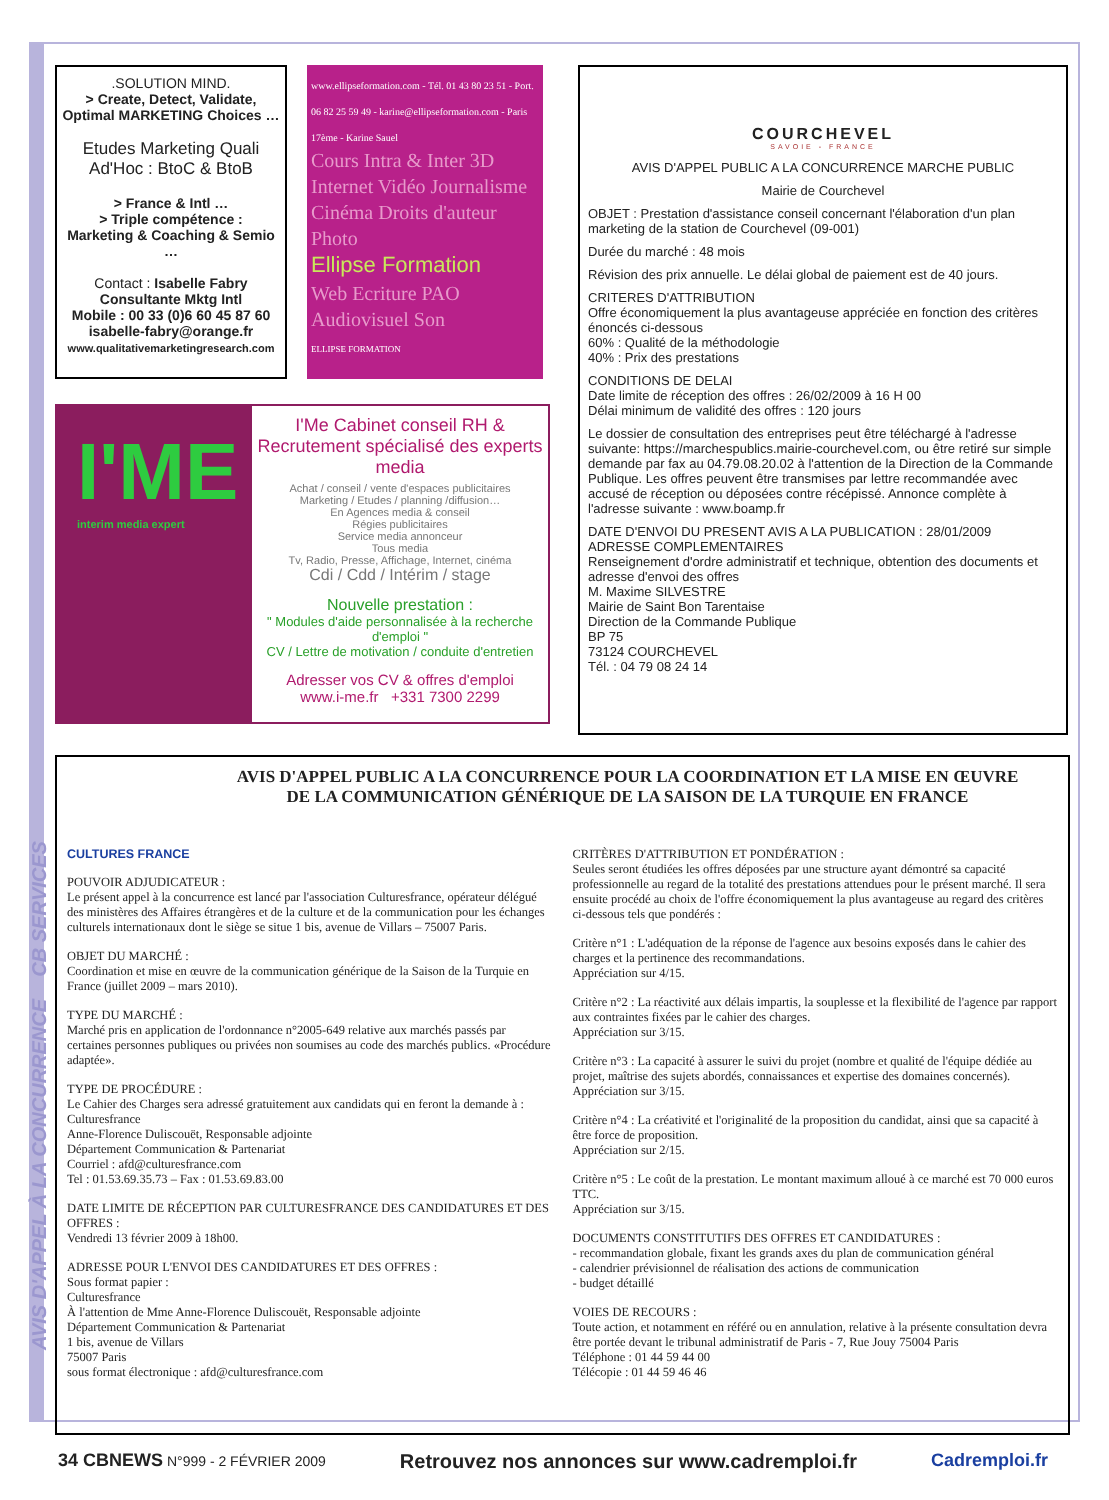AVIS D'APPEL À LA CONCURRENCE CB SERVICES
.SOLUTION MIND.
> Create, Detect, Validate, Optimal MARKETING Choices …
Etudes Marketing Quali Ad'Hoc : BtoC & BtoB
> France & Intl …
> Triple compétence :
Marketing & Coaching & Semio …
Contact : Isabelle Fabry
Consultante Mktg Intl
Mobile : 00 33 (0)6 60 45 87 60
isabelle-fabry@orange.fr
www.qualitativemarketingresearch.com
www.ellipseformation.com - Tél. 01 43 80 23 51 - Port. 06 82 25 59 49 - karine@ellipseformation.com - Paris 17ème - Karine Sauel
Cours Intra & Inter 3D Internet Vidéo Journalisme Cinéma Droits d'auteur Photo
Ellipse Formation
Web Ecriture PAO Audiovisuel Son
ELLIPSE FORMATION
I'ME
interim media expert
I'Me Cabinet conseil RH & Recrutement spécialisé des experts media
Achat / conseil / vente d'espaces publicitaires
Marketing / Etudes / planning /diffusion…
En Agences media & conseil
Régies publicitaires
Service media annonceur
Tous media
Tv, Radio, Presse, Affichage, Internet, cinéma
Cdi / Cdd / Intérim / stage
Nouvelle prestation :
" Modules d'aide personnalisée à la recherche d'emploi "
CV / Lettre de motivation / conduite d'entretien
Adresser vos CV & offres d'emploi
www.i-me.fr +331 7300 2299
COURCHEVEL
SAVOIE - FRANCE
AVIS D'APPEL PUBLIC A LA CONCURRENCE MARCHE PUBLIC
Mairie de Courchevel
OBJET : Prestation d'assistance conseil concernant l'élaboration d'un plan marketing de la station de Courchevel (09-001)
Durée du marché : 48 mois
Révision des prix annuelle. Le délai global de paiement est de 40 jours.
CRITERES D'ATTRIBUTION
Offre économiquement la plus avantageuse appréciée en fonction des critères énoncés ci-dessous
60% : Qualité de la méthodologie
40% : Prix des prestations
CONDITIONS DE DELAI
Date limite de réception des offres : 26/02/2009 à 16 H 00
Délai minimum de validité des offres : 120 jours
Le dossier de consultation des entreprises peut être téléchargé à l'adresse suivante: https://marchespublics.mairie-courchevel.com, ou être retiré sur simple demande par fax au 04.79.08.20.02 à l'attention de la Direction de la Commande Publique. Les offres peuvent être transmises par lettre recommandée avec accusé de réception ou déposées contre récépissé. Annonce complète à l'adresse suivante : www.boamp.fr
DATE D'ENVOI DU PRESENT AVIS A LA PUBLICATION : 28/01/2009
ADRESSE COMPLEMENTAIRES
Renseignement d'ordre administratif et technique, obtention des documents et adresse d'envoi des offres
M. Maxime SILVESTRE
Mairie de Saint Bon Tarentaise
Direction de la Commande Publique
BP 75
73124 COURCHEVEL
Tél. : 04 79 08 24 14
AVIS D'APPEL PUBLIC A LA CONCURRENCE POUR LA COORDINATION ET LA MISE EN ŒUVRE
DE LA COMMUNICATION GÉNÉRIQUE DE LA SAISON DE LA TURQUIE EN FRANCE
CULTURES FRANCE
POUVOIR ADJUDICATEUR :
Le présent appel à la concurrence est lancé par l'association Culturesfrance, opérateur délégué des ministères des Affaires étrangères et de la culture et de la communication pour les échanges culturels internationaux dont le siège se situe 1 bis, avenue de Villars – 75007 Paris.
OBJET DU MARCHÉ :
Coordination et mise en œuvre de la communication générique de la Saison de la Turquie en France (juillet 2009 – mars 2010).
TYPE DU MARCHÉ :
Marché pris en application de l'ordonnance n°2005-649 relative aux marchés passés par certaines personnes publiques ou privées non soumises au code des marchés publics. «Procédure adaptée».
TYPE DE PROCÉDURE :
Le Cahier des Charges sera adressé gratuitement aux candidats qui en feront la demande à :
Culturesfrance
Anne-Florence Duliscouët, Responsable adjointe
Département Communication & Partenariat
Courriel : afd@culturesfrance.com
Tel : 01.53.69.35.73 – Fax : 01.53.69.83.00
DATE LIMITE DE RÉCEPTION PAR CULTURESFRANCE DES CANDIDATURES ET DES OFFRES :
Vendredi 13 février 2009 à 18h00.
ADRESSE POUR L'ENVOI DES CANDIDATURES ET DES OFFRES :
Sous format papier :
Culturesfrance
À l'attention de Mme Anne-Florence Duliscouët, Responsable adjointe
Département Communication & Partenariat
1 bis, avenue de Villars
75007 Paris
sous format électronique : afd@culturesfrance.com
CRITÈRES D'ATTRIBUTION ET PONDÉRATION :
Seules seront étudiées les offres déposées par une structure ayant démontré sa capacité professionnelle au regard de la totalité des prestations attendues pour le présent marché. Il sera ensuite procédé au choix de l'offre économiquement la plus avantageuse au regard des critères ci-dessous tels que pondérés :
Critère n°1 : L'adéquation de la réponse de l'agence aux besoins exposés dans le cahier des charges et la pertinence des recommandations.
Appréciation sur 4/15.
Critère n°2 : La réactivité aux délais impartis, la souplesse et la flexibilité de l'agence par rapport aux contraintes fixées par le cahier des charges.
Appréciation sur 3/15.
Critère n°3 : La capacité à assurer le suivi du projet (nombre et qualité de l'équipe dédiée au projet, maîtrise des sujets abordés, connaissances et expertise des domaines concernés).
Appréciation sur 3/15.
Critère n°4 : La créativité et l'originalité de la proposition du candidat, ainsi que sa capacité à être force de proposition.
Appréciation sur 2/15.
Critère n°5 : Le coût de la prestation. Le montant maximum alloué à ce marché est 70 000 euros TTC.
Appréciation sur 3/15.
DOCUMENTS CONSTITUTIFS DES OFFRES ET CANDIDATURES :
- recommandation globale, fixant les grands axes du plan de communication général
- calendrier prévisionnel de réalisation des actions de communication
- budget détaillé
VOIES DE RECOURS :
Toute action, et notamment en référé ou en annulation, relative à la présente consultation devra être portée devant le tribunal administratif de Paris - 7, Rue Jouy 75004 Paris
Téléphone : 01 44 59 44 00
Télécopie : 01 44 59 46 46
34 CBNEWS N°999 - 2 FÉVRIER 2009 Retrouvez nos annonces sur www.cadremploi.fr Cadremploi.fr